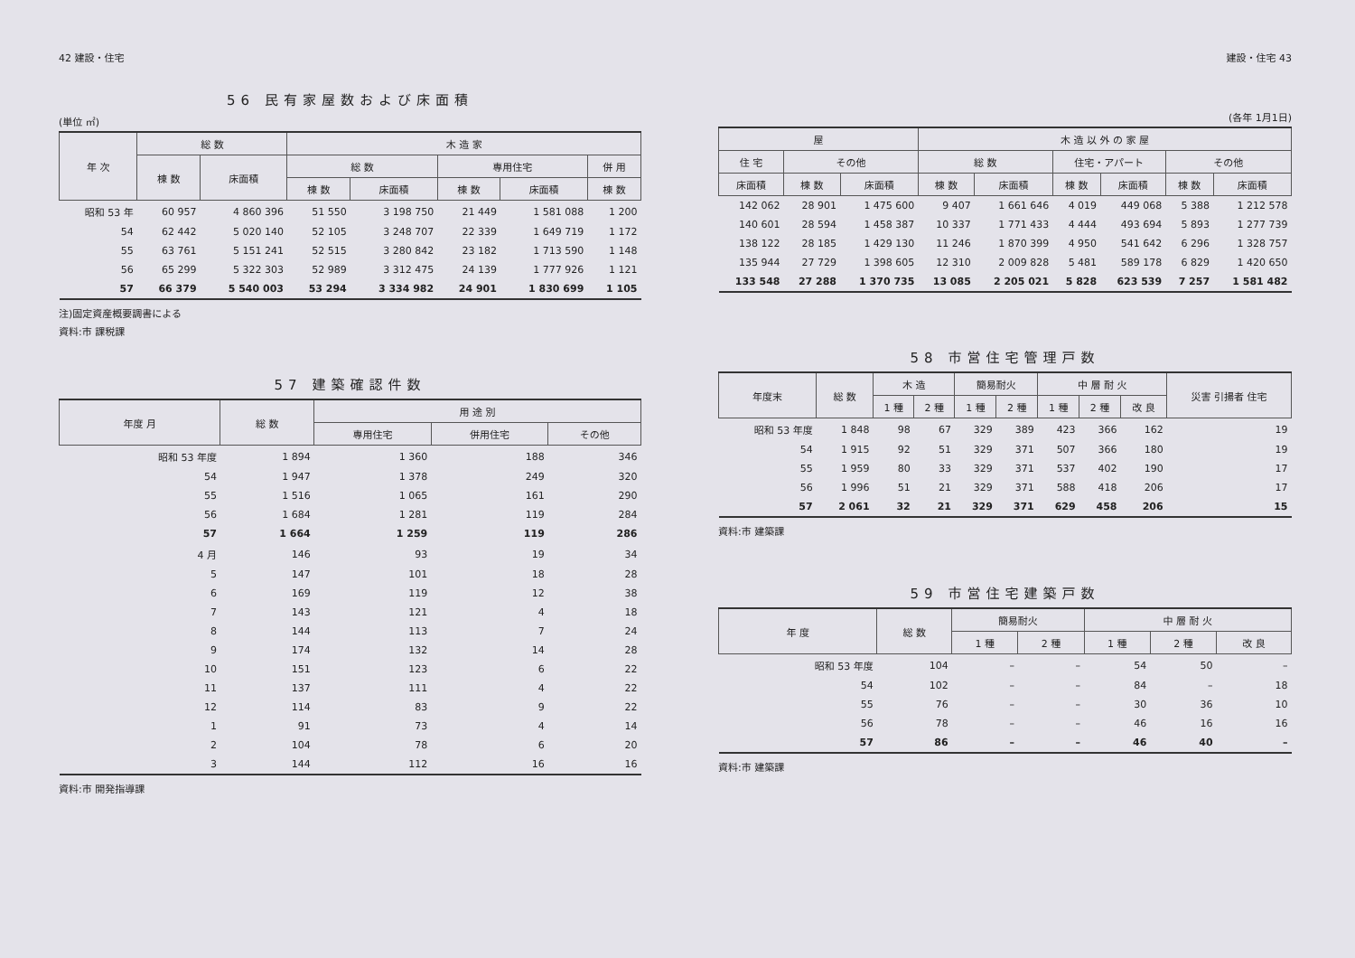42 建設・住宅
56 民有家屋数および床面積
(単位 ㎡)
| 年 次 | 総 数 | | 木 造 家 | | | | |
| --- | --- | --- | --- | --- | --- | --- | --- |
| | 棟 数 | 床面積 | 総 数 | | 専用住宅 | | 併 用 |
| | | | 棟 数 | 床面積 | 棟 数 | 床面積 | 棟 数 |
| 昭和 53 年 | 60 957 | 4 860 396 | 51 550 | 3 198 750 | 21 449 | 1 581 088 | 1 200 |
| 54 | 62 442 | 5 020 140 | 52 105 | 3 248 707 | 22 339 | 1 649 719 | 1 172 |
| 55 | 63 761 | 5 151 241 | 52 515 | 3 280 842 | 23 182 | 1 713 590 | 1 148 |
| 56 | 65 299 | 5 322 303 | 52 989 | 3 312 475 | 24 139 | 1 777 926 | 1 121 |
| 57 | 66 379 | 5 540 003 | 53 294 | 3 334 982 | 24 901 | 1 830 699 | 1 105 |
注)固定資産概要調書による
資料:市 課税課
57 建築確認件数
| 年度 月 | 総 数 | 用 途 別 | | |
| --- | --- | --- | --- | --- |
| | | 専用住宅 | 併用住宅 | その他 |
| 昭和 53 年度 | 1 894 | 1 360 | 188 | 346 |
| 54 | 1 947 | 1 378 | 249 | 320 |
| 55 | 1 516 | 1 065 | 161 | 290 |
| 56 | 1 684 | 1 281 | 119 | 284 |
| 57 | 1 664 | 1 259 | 119 | 286 |
| 4 月 | 146 | 93 | 19 | 34 |
| 5 | 147 | 101 | 18 | 28 |
| 6 | 169 | 119 | 12 | 38 |
| 7 | 143 | 121 | 4 | 18 |
| 8 | 144 | 113 | 7 | 24 |
| 9 | 174 | 132 | 14 | 28 |
| 10 | 151 | 123 | 6 | 22 |
| 11 | 137 | 111 | 4 | 22 |
| 12 | 114 | 83 | 9 | 22 |
| 1 | 91 | 73 | 4 | 14 |
| 2 | 104 | 78 | 6 | 20 |
| 3 | 144 | 112 | 16 | 16 |
資料:市 開発指導課
建設・住宅 43
(各年 1月1日)
| 屋 | | | 木 造 以 外 の 家 屋 | | | | | |
| --- | --- | --- | --- | --- | --- | --- | --- | --- |
| 住 宅 | その他 | | 総 数 | | 住宅・アパート | | その他 | |
| 床面積 | 棟 数 | 床面積 | 棟 数 | 床面積 | 棟 数 | 床面積 | 棟 数 | 床面積 |
| 142 062 | 28 901 | 1 475 600 | 9 407 | 1 661 646 | 4 019 | 449 068 | 5 388 | 1 212 578 |
| 140 601 | 28 594 | 1 458 387 | 10 337 | 1 771 433 | 4 444 | 493 694 | 5 893 | 1 277 739 |
| 138 122 | 28 185 | 1 429 130 | 11 246 | 1 870 399 | 4 950 | 541 642 | 6 296 | 1 328 757 |
| 135 944 | 27 729 | 1 398 605 | 12 310 | 2 009 828 | 5 481 | 589 178 | 6 829 | 1 420 650 |
| 133 548 | 27 288 | 1 370 735 | 13 085 | 2 205 021 | 5 828 | 623 539 | 7 257 | 1 581 482 |
58 市営住宅管理戸数
| 年度末 | 総 数 | 木 造 | | 簡易耐火 | | 中 層 耐 火 | | | 災害 引揚者 住宅 |
| --- | --- | --- | --- | --- | --- | --- | --- | --- | --- |
| | | 1 種 | 2 種 | 1 種 | 2 種 | 1 種 | 2 種 | 改 良 | |
| 昭和 53 年度 | 1 848 | 98 | 67 | 329 | 389 | 423 | 366 | 162 | 19 |
| 54 | 1 915 | 92 | 51 | 329 | 371 | 507 | 366 | 180 | 19 |
| 55 | 1 959 | 80 | 33 | 329 | 371 | 537 | 402 | 190 | 17 |
| 56 | 1 996 | 51 | 21 | 329 | 371 | 588 | 418 | 206 | 17 |
| 57 | 2 061 | 32 | 21 | 329 | 371 | 629 | 458 | 206 | 15 |
資料:市 建築課
59 市営住宅建築戸数
| 年 度 | 総 数 | 簡易耐火 | | 中 層 耐 火 | | |
| --- | --- | --- | --- | --- | --- | --- |
| | | 1 種 | 2 種 | 1 種 | 2 種 | 改 良 |
| 昭和 53 年度 | 104 | – | – | 54 | 50 | – |
| 54 | 102 | – | – | 84 | – | 18 |
| 55 | 76 | – | – | 30 | 36 | 10 |
| 56 | 78 | – | – | 46 | 16 | 16 |
| 57 | 86 | – | – | 46 | 40 | – |
資料:市 建築課